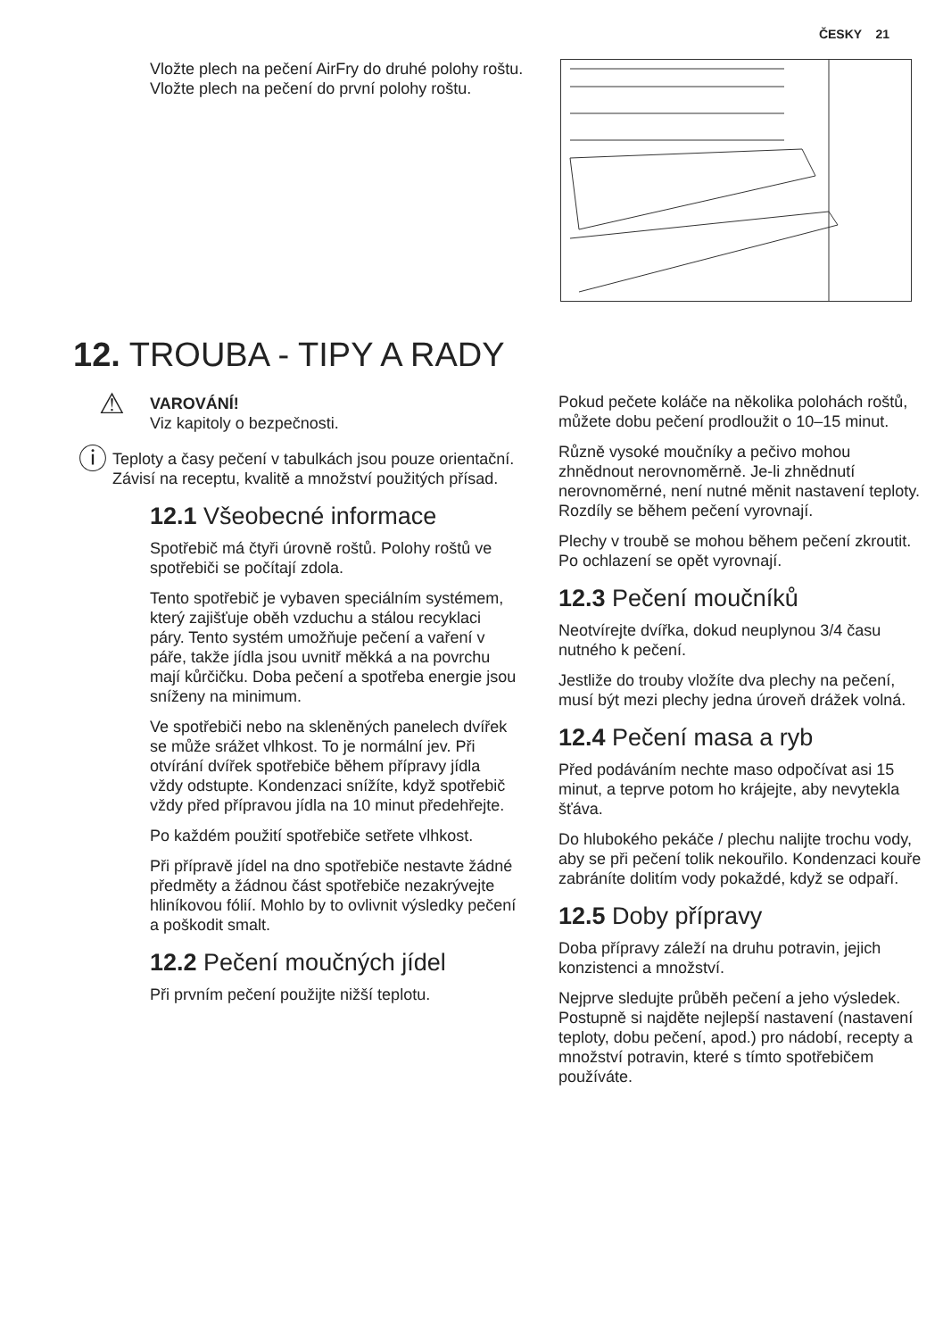ČESKY 21
Vložte plech na pečení AirFry do druhé polohy roštu. Vložte plech na pečení do první polohy roštu.
12. TROUBA - TIPY A RADY
⚠
VAROVÁNÍ!
Viz kapitoly o bezpečnosti.
ⓘ
Teploty a časy pečení v tabulkách jsou pouze orientační. Závisí na receptu, kvalitě a množství použitých přísad.
12.1 Všeobecné informace
Spotřebič má čtyři úrovně roštů. Polohy roštů ve spotřebiči se počítají zdola.
Tento spotřebič je vybaven speciálním systémem, který zajišťuje oběh vzduchu a stálou recyklaci páry. Tento systém umožňuje pečení a vaření v páře, takže jídla jsou uvnitř měkká a na povrchu mají kůrčičku. Doba pečení a spotřeba energie jsou sníženy na minimum.
Ve spotřebiči nebo na skleněných panelech dvířek se může srážet vlhkost. To je normální jev. Při otvírání dvířek spotřebiče během přípravy jídla vždy odstupte. Kondenzaci snížíte, když spotřebič vždy před přípravou jídla na 10 minut předehřejte.
Po každém použití spotřebiče setřete vlhkost.
Při přípravě jídel na dno spotřebiče nestavte žádné předměty a žádnou část spotřebiče nezakrývejte hliníkovou fólií. Mohlo by to ovlivnit výsledky pečení a poškodit smalt.
12.2 Pečení moučných jídel
Při prvním pečení použijte nižší teplotu.
Pokud pečete koláče na několika polohách roštů, můžete dobu pečení prodloužit o 10–15 minut.
Různě vysoké moučníky a pečivo mohou zhnědnout nerovnoměrně. Je-li zhnědnutí nerovnoměrné, není nutné měnit nastavení teploty. Rozdíly se během pečení vyrovnají.
Plechy v troubě se mohou během pečení zkroutit. Po ochlazení se opět vyrovnají.
12.3 Pečení moučníků
Neotvírejte dvířka, dokud neuplynou 3/4 času nutného k pečení.
Jestliže do trouby vložíte dva plechy na pečení, musí být mezi plechy jedna úroveň drážek volná.
12.4 Pečení masa a ryb
Před podáváním nechte maso odpočívat asi 15 minut, a teprve potom ho krájejte, aby nevytekla šťáva.
Do hlubokého pekáče / plechu nalijte trochu vody, aby se při pečení tolik nekouřilo. Kondenzaci kouře zabráníte dolitím vody pokaždé, když se odpaří.
12.5 Doby přípravy
Doba přípravy záleží na druhu potravin, jejich konzistenci a množství.
Nejprve sledujte průběh pečení a jeho výsledek. Postupně si najděte nejlepší nastavení (nastavení teploty, dobu pečení, apod.) pro nádobí, recepty a množství potravin, které s tímto spotřebičem používáte.